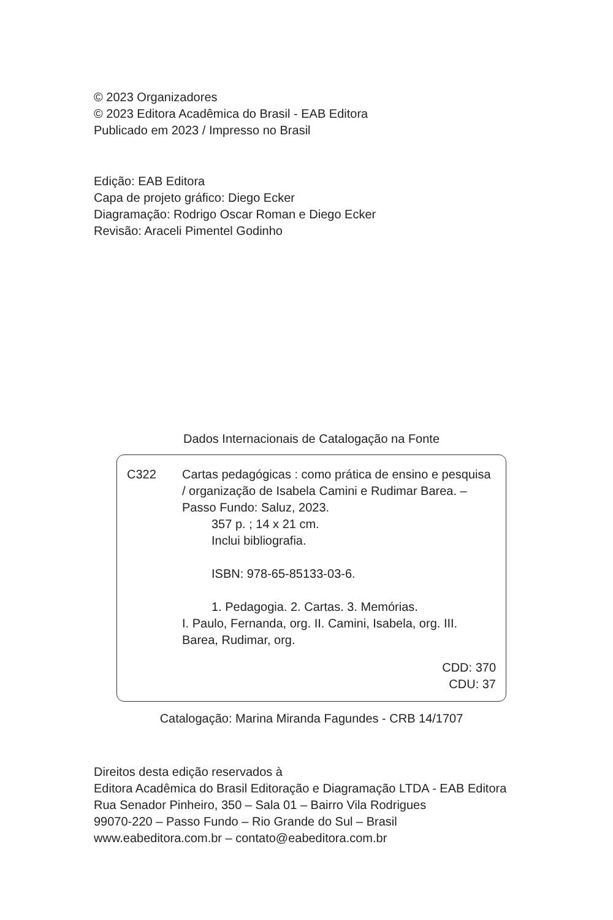© 2023 Organizadores
© 2023 Editora Acadêmica do Brasil - EAB Editora
Publicado em 2023 / Impresso no Brasil
Edição: EAB Editora
Capa de projeto gráfico: Diego Ecker
Diagramação: Rodrigo Oscar Roman e Diego Ecker
Revisão: Araceli Pimentel Godinho
Dados Internacionais de Catalogação na Fonte
C322 Cartas pedagógicas : como prática de ensino e pesquisa / organização de Isabela Camini e Rudimar Barea. – Passo Fundo: Saluz, 2023.
357 p. ; 14 x 21 cm.
Inclui bibliografia.
ISBN: 978-65-85133-03-6.
1. Pedagogia. 2. Cartas. 3. Memórias.
I. Paulo, Fernanda, org. II. Camini, Isabela, org. III. Barea, Rudimar, org.
CDD: 370
CDU: 37
Catalogação: Marina Miranda Fagundes - CRB 14/1707
Direitos desta edição reservados à
Editora Acadêmica do Brasil Editoração e Diagramação LTDA - EAB Editora
Rua Senador Pinheiro, 350 – Sala 01 – Bairro Vila Rodrigues
99070-220 – Passo Fundo – Rio Grande do Sul – Brasil
www.eabeditora.com.br – contato@eabeditora.com.br